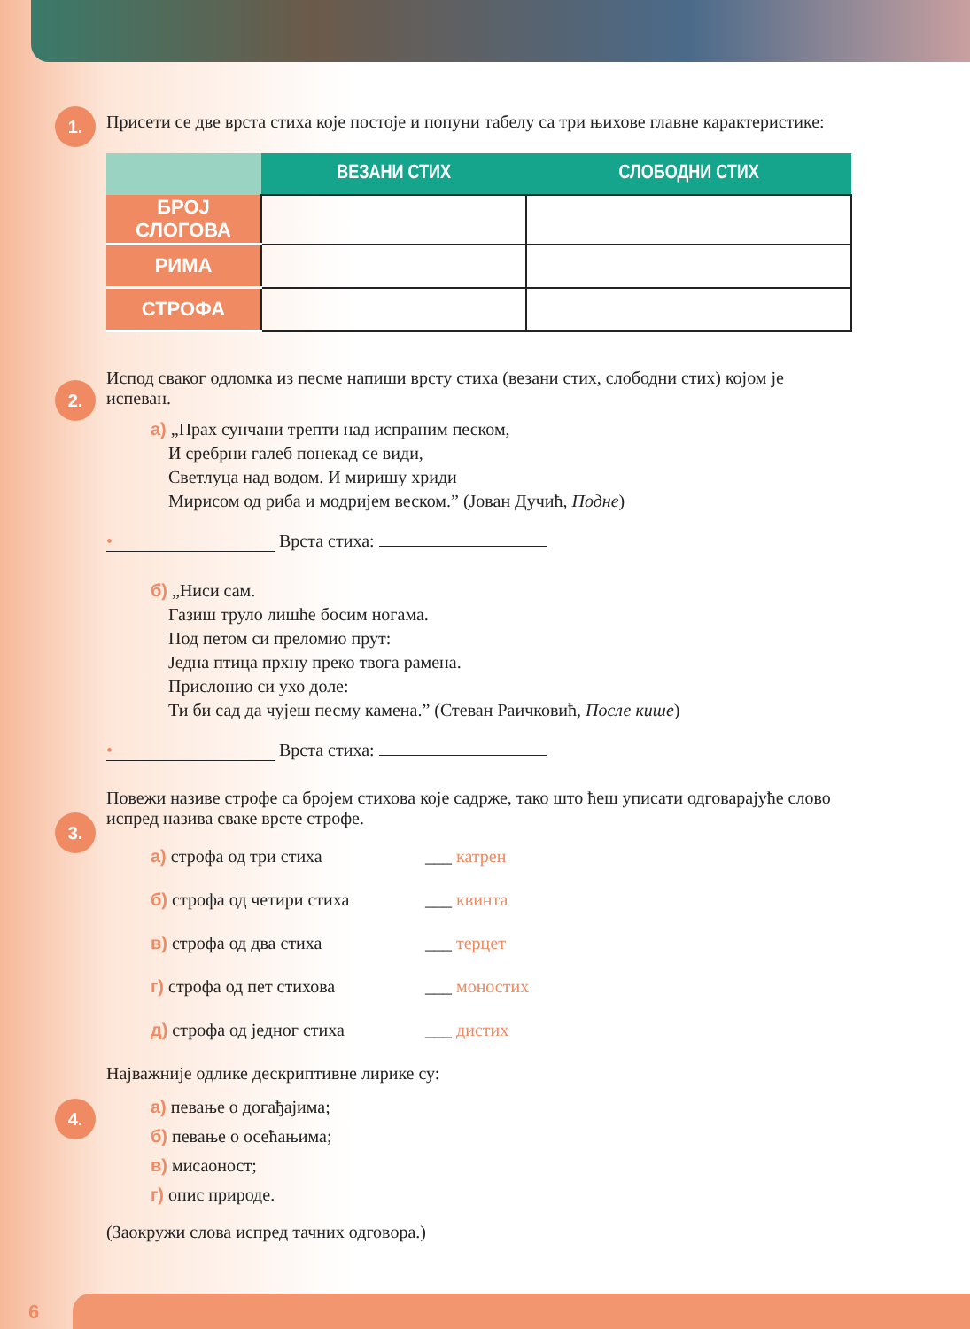1.
Присети се две врста стиха које постоје и попуни табелу са три њихове главне карактеристике:
| | ВЕЗАНИ СТИХ | СЛОБОДНИ СТИХ |
| --- | --- | --- |
| БРОЈ СЛОГОВА | | |
| РИМА | | |
| СТРОФА | | |
2.
Испод сваког одломка из песме напиши врсту стиха (везани стих, слободни стих) којом је испеван.
а) „Прах сунчани трепти над испраним песком,
И сребрни галеб понекад се види,
Светлуца над водом. И миришу хриди
Мирисом од риба и модријем веском.” (Јован Дучић, Подне)
• Врста стиха:
б) „Ниси сам.
Газиш труло лишће босим ногама.
Под петом си преломио прут:
Једна птица прхну преко твога рамена.
Прислонио си ухо доле:
Ти би сад да чујеш песму камена.” (Стеван Раичковић, После кише)
• Врста стиха:
3.
Повежи називе строфе са бројем стихова које садрже, тако што ћеш уписати одговарајуће слово испред назива сваке врсте строфе.
а) строфа од три стиха ___ катрен
б) строфа од четири стиха ___ квинта
в) строфа од два стиха ___ терцет
г) строфа од пет стихова ___ моностих
д) строфа од једног стиха ___ дистих
4.
Најважније одлике дескриптивне лирике су:
а) певање о догађајима;
б) певање о осећањима;
в) мисаоност;
г) опис природе.
(Заокружи слова испред тачних одговора.)
6